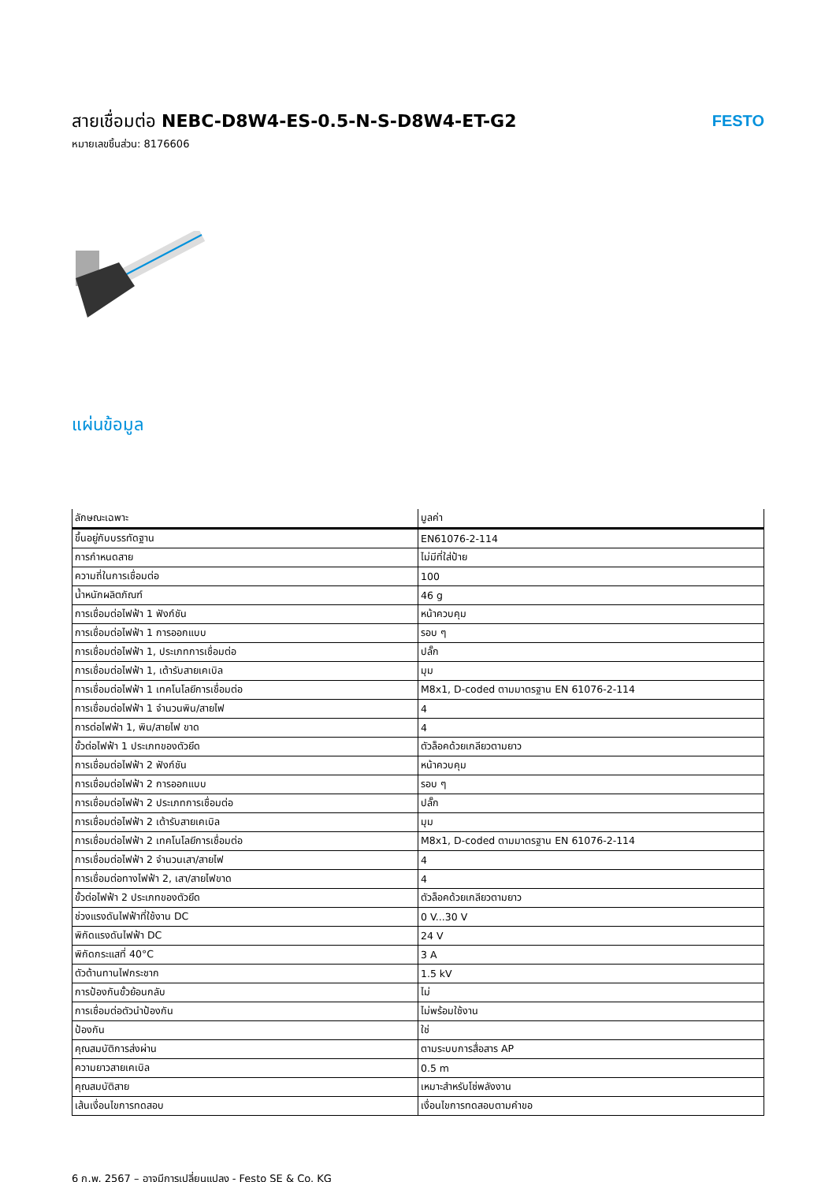สายเชื่อมต่อ NEBC-D8W4-ES-0.5-N-S-D8W4-ET-G2
หมายเลขชิ้นส่วน: 8176606
FESTO
แผ่นข้อมูล
| ลักษณะเฉพาะ | มูลค่า |
| --- | --- |
| ขึ้นอยู่กับบรรทัดฐาน | EN61076-2-114 |
| การกำหนดสาย | ไม่มีที่ใส่ป้าย |
| ความถี่ในการเชื่อมต่อ | 100 |
| น้ำหนักผลิตภัณฑ์ | 46 g |
| การเชื่อมต่อไฟฟ้า 1 ฟังก์ชัน | หน้าควบคุม |
| การเชื่อมต่อไฟฟ้า 1 การออกแบบ | รอบ ๆ |
| การเชื่อมต่อไฟฟ้า 1, ประเภทการเชื่อมต่อ | ปลั๊ก |
| การเชื่อมต่อไฟฟ้า 1, เต้ารับสายเคเบิล | มุม |
| การเชื่อมต่อไฟฟ้า 1 เทคโนโลยีการเชื่อมต่อ | M8x1, D-coded ตามมาตรฐาน EN 61076-2-114 |
| การเชื่อมต่อไฟฟ้า 1 จำนวนพิน/สายไฟ | 4 |
| การต่อไฟฟ้า 1, พิน/สายไฟ ขาด | 4 |
| ขั้วต่อไฟฟ้า 1 ประเภทของตัวยึด | ตัวล็อคด้วยเกลียวตามยาว |
| การเชื่อมต่อไฟฟ้า 2 ฟังก์ชัน | หน้าควบคุม |
| การเชื่อมต่อไฟฟ้า 2 การออกแบบ | รอบ ๆ |
| การเชื่อมต่อไฟฟ้า 2 ประเภทการเชื่อมต่อ | ปลั๊ก |
| การเชื่อมต่อไฟฟ้า 2 เต้ารับสายเคเบิล | มุม |
| การเชื่อมต่อไฟฟ้า 2 เทคโนโลยีการเชื่อมต่อ | M8x1, D-coded ตามมาตรฐาน EN 61076-2-114 |
| การเชื่อมต่อไฟฟ้า 2 จำนวนเสา/สายไฟ | 4 |
| การเชื่อมต่อทางไฟฟ้า 2, เสา/สายไฟขาด | 4 |
| ขั้วต่อไฟฟ้า 2 ประเภทของตัวยึด | ตัวล็อคด้วยเกลียวตามยาว |
| ช่วงแรงดันไฟฟ้าที่ใช้งาน DC | 0 V...30 V |
| พิกัดแรงดันไฟฟ้า DC | 24 V |
| พิกัดกระแสที่ 40°C | 3 A |
| ตัวต้านทานไฟกระชาก | 1.5 kV |
| การป้องกันขั้วย้อนกลับ | ไม่ |
| การเชื่อมต่อตัวนำป้องกัน | ไม่พร้อมใช้งาน |
| ป้องกัน | ใช่ |
| คุณสมบัติการส่งผ่าน | ตามระบบการสื่อสาร AP |
| ความยาวสายเคเบิล | 0.5 m |
| คุณสมบัติสาย | เหมาะสำหรับโซ่พลังงาน |
| เส้นเงื่อนไขการทดสอบ | เงื่อนไขการทดสอบตามคำขอ |
6 ก.พ. 2567 – อาจมีการเปลี่ยนแปลง - Festo SE & Co. KG